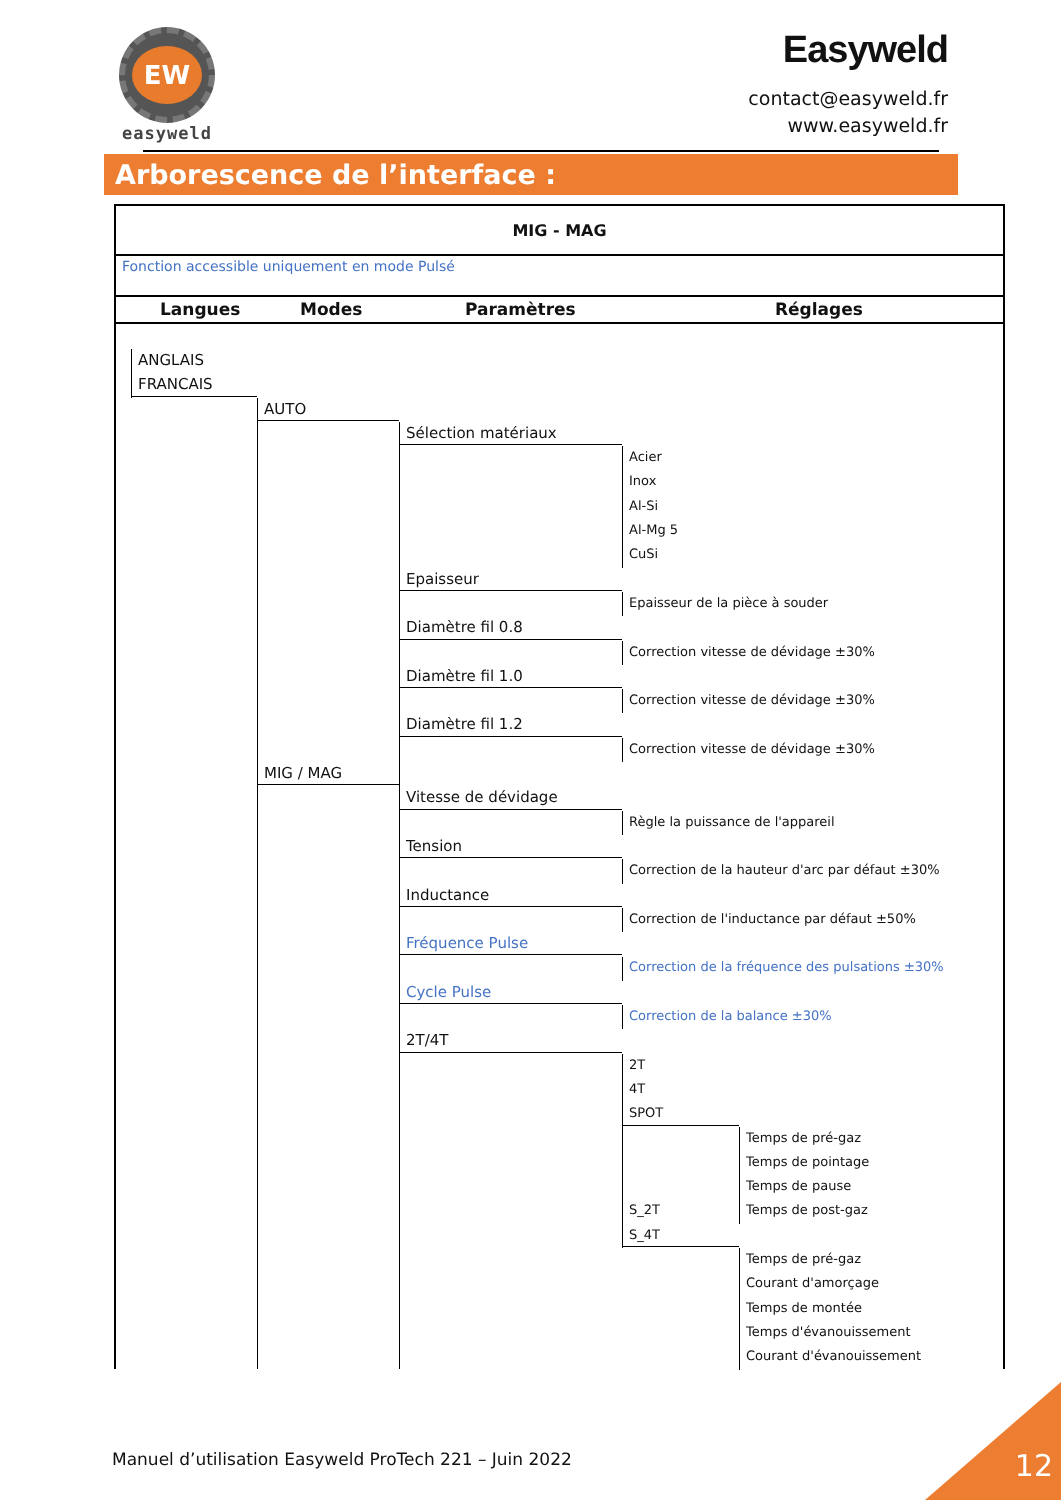EW
easyweld
Easyweld
contact@easyweld.fr
www.easyweld.fr
Arborescence de l’interface :
MIG - MAG
Fonction accessible uniquement en mode Pulsé
Langues Modes Paramètres Réglages
ANGLAIS
FRANCAIS
AUTO
Sélection matériaux
Acier
Inox
Al-Si
Al-Mg 5
CuSi
Epaisseur
Epaisseur de la pièce à souder
Diamètre fil 0.8
Correction vitesse de dévidage ±30%
Diamètre fil 1.0
Correction vitesse de dévidage ±30%
Diamètre fil 1.2
Correction vitesse de dévidage ±30%
MIG / MAG
Vitesse de dévidage
Règle la puissance de l'appareil
Tension
Correction de la hauteur d'arc par défaut ±30%
Inductance
Correction de l'inductance par défaut ±50%
Fréquence Pulse
Correction de la fréquence des pulsations ±30%
Cycle Pulse
Correction de la balance ±30%
2T/4T
2T
4T
SPOT
Temps de pré-gaz
Temps de pointage
Temps de pause
S_2T Temps de post-gaz
S_4T
Temps de pré-gaz
Courant d'amorçage
Temps de montée
Temps d'évanouissement
Courant d'évanouissement
Manuel d’utilisation Easyweld ProTech 221 – Juin 2022
12